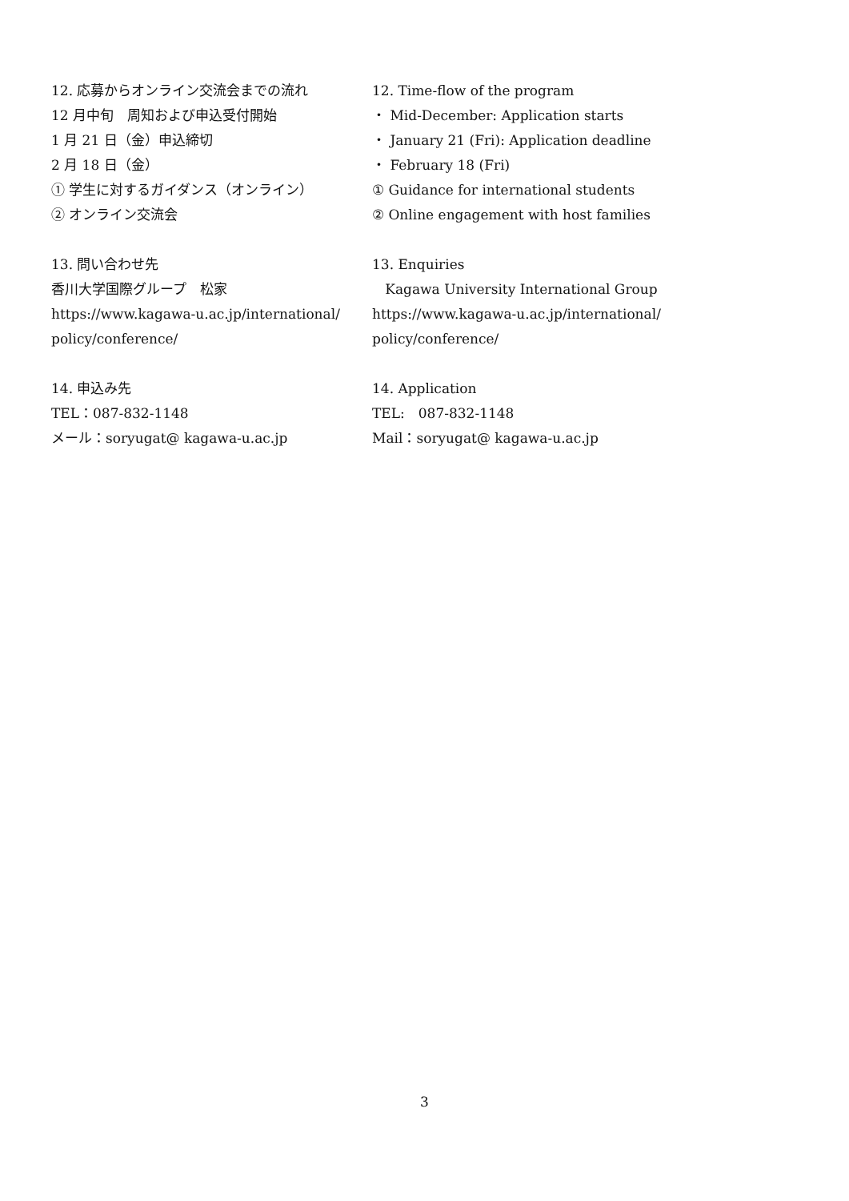12. 応募からオンライン交流会までの流れ
12 月中旬　周知および申込受付開始
1 月 21 日（金）申込締切
2 月 18 日（金）
① 学生に対するガイダンス（オンライン）
② オンライン交流会
13. 問い合わせ先
香川大学国際グループ　松家
https://www.kagawa-u.ac.jp/international/
policy/conference/
14. 申込み先
TEL：087-832-1148
メール：soryugat@ kagawa-u.ac.jp
12. Time-flow of the program
・ Mid-December: Application starts
・ January 21 (Fri): Application deadline
・ February 18 (Fri)
① Guidance for international students
② Online engagement with host families
13. Enquiries
Kagawa University International Group
https://www.kagawa-u.ac.jp/international/
policy/conference/
14. Application
TEL:　087-832-1148
Mail：soryugat@ kagawa-u.ac.jp
3